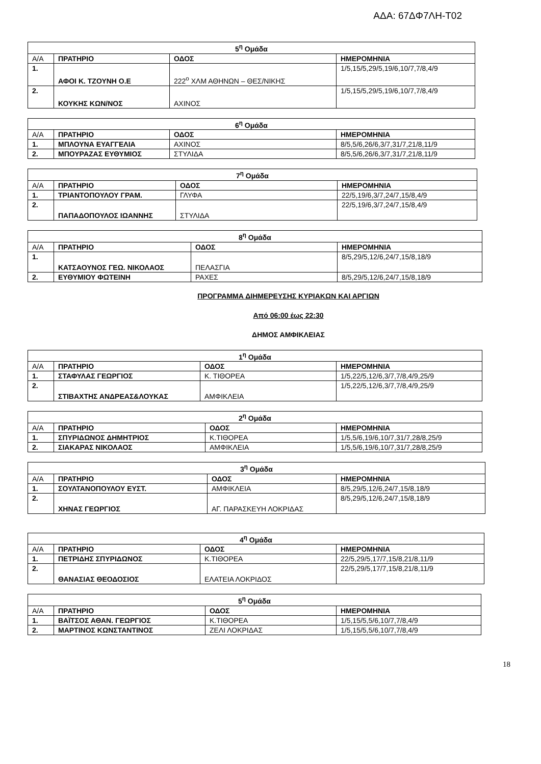ΑΔΑ: 67ΔΦ7ΛΗ-Τ02
| 5<sup>η</sup> Ομάδα | | | |
| --- | --- | --- | --- |
| Α/Α | ΠΡΑΤΗΡΙΟ | ΟΔΟΣ | ΗΜΕΡΟΜΗΝΙΑ |
| 1. | ΑΦΟΙ Κ. ΤΖΟΥΝΗ Ο.Ε | 222<sup>ο</sup> ΧΛΜ ΑΘΗΝΩΝ – ΘΕΣ/ΝΙΚΗΣ | 1/5,15/5,29/5,19/6,10/7,7/8,4/9 |
| 2. | ΚΟΥΚΗΣ ΚΩΝ/ΝΟΣ | ΑΧΙΝΟΣ | 1/5,15/5,29/5,19/6,10/7,7/8,4/9 |
| 6<sup>η</sup> Ομάδα | | | |
| --- | --- | --- | --- |
| Α/Α | ΠΡΑΤΗΡΙΟ | ΟΔΟΣ | ΗΜΕΡΟΜΗΝΙΑ |
| 1. | ΜΠΛΟΥΝΑ ΕΥΑΓΓΕΛΙΑ | ΑΧΙΝΟΣ | 8/5,5/6,26/6,3/7,31/7,21/8,11/9 |
| 2. | ΜΠΟΥΡΑΖΑΣ ΕΥΘΥΜΙΟΣ | ΣΤΥΛΙΔΑ | 8/5,5/6,26/6,3/7,31/7,21/8,11/9 |
| 7<sup>η</sup> Ομάδα | | | |
| --- | --- | --- | --- |
| Α/Α | ΠΡΑΤΗΡΙΟ | ΟΔΟΣ | ΗΜΕΡΟΜΗΝΙΑ |
| 1. | ΤΡΙΑΝΤΟΠΟΥΛΟΥ ΓΡΑΜ. | ΓΛΥΦΑ | 22/5,19/6,3/7,24/7,15/8,4/9 |
| 2. | ΠΑΠΑΔΟΠΟΥΛΟΣ ΙΩΑΝΝΗΣ | ΣΤΥΛΙΔΑ | 22/5,19/6,3/7,24/7,15/8,4/9 |
| 8<sup>η</sup> Ομάδα | | | |
| --- | --- | --- | --- |
| Α/Α | ΠΡΑΤΗΡΙΟ | ΟΔΟΣ | ΗΜΕΡΟΜΗΝΙΑ |
| 1. | ΚΑΤΣΑΟΥΝΟΣ ΓΕΩ. ΝΙΚΟΛΑΟΣ | ΠΕΛΑΣΓΙΑ | 8/5,29/5,12/6,24/7,15/8,18/9 |
| 2. | ΕΥΘΥΜΙΟΥ ΦΩΤΕΙΝΗ | ΡΑΧΕΣ | 8/5,29/5,12/6,24/7,15/8,18/9 |
ΠΡΟΓΡΑΜΜΑ ΔΙΗΜΕΡΕΥΣΗΣ ΚΥΡΙΑΚΩΝ ΚΑΙ ΑΡΓΙΩΝ
Από 06:00 έως 22:30
ΔΗΜΟΣ ΑΜΦΙΚΛΕΙΑΣ
| 1<sup>η</sup> Ομάδα | | | |
| --- | --- | --- | --- |
| Α/Α | ΠΡΑΤΗΡΙΟ | ΟΔΟΣ | ΗΜΕΡΟΜΗΝΙΑ |
| 1. | ΣΤΑΦΥΛΑΣ ΓΕΩΡΓΙΟΣ | Κ. ΤΙΘΟΡΕΑ | 1/5,22/5,12/6,3/7,7/8,4/9,25/9 |
| 2. | ΣΤΙΒΑΧΤΗΣ ΑΝΔΡΕΑΣ&ΛΟΥΚΑΣ | ΑΜΦΙΚΛΕΙΑ | 1/5,22/5,12/6,3/7,7/8,4/9,25/9 |
| 2<sup>η</sup> Ομάδα | | | |
| --- | --- | --- | --- |
| Α/Α | ΠΡΑΤΗΡΙΟ | ΟΔΟΣ | ΗΜΕΡΟΜΗΝΙΑ |
| 1. | ΣΠΥΡΙΔΩΝΟΣ ΔΗΜΗΤΡΙΟΣ | Κ.ΤΙΘΟΡΕΑ | 1/5,5/6,19/6,10/7,31/7,28/8,25/9 |
| 2. | ΣΙΑΚΑΡΑΣ ΝΙΚΟΛΑΟΣ | ΑΜΦΙΚΛΕΙΑ | 1/5,5/6,19/6,10/7,31/7,28/8,25/9 |
| 3<sup>η</sup> Ομάδα | | | |
| --- | --- | --- | --- |
| Α/Α | ΠΡΑΤΗΡΙΟ | ΟΔΟΣ | ΗΜΕΡΟΜΗΝΙΑ |
| 1. | ΣΟΥΛΤΑΝΟΠΟΥΛΟΥ ΕΥΣΤ. | ΑΜΦΙΚΛΕΙΑ | 8/5,29/5,12/6,24/7,15/8,18/9 |
| 2. | ΧΗΝΑΣ ΓΕΩΡΓΙΟΣ | ΑΓ. ΠΑΡΑΣΚΕΥΗ ΛΟΚΡΙΔΑΣ | 8/5,29/5,12/6,24/7,15/8,18/9 |
| 4<sup>η</sup> Ομάδα | | | |
| --- | --- | --- | --- |
| Α/Α | ΠΡΑΤΗΡΙΟ | ΟΔΟΣ | ΗΜΕΡΟΜΗΝΙΑ |
| 1. | ΠΕΤΡΙΔΗΣ ΣΠΥΡΙΔΩΝΟΣ | Κ.ΤΙΘΟΡΕΑ | 22/5,29/5,17/7,15/8,21/8,11/9 |
| 2. | ΘΑΝΑΣΙΑΣ ΘΕΟΔΟΣΙΟΣ | ΕΛΑΤΕΙΑ ΛΟΚΡΙΔΟΣ | 22/5,29/5,17/7,15/8,21/8,11/9 |
| 5<sup>η</sup> Ομάδα | | | |
| --- | --- | --- | --- |
| Α/Α | ΠΡΑΤΗΡΙΟ | ΟΔΟΣ | ΗΜΕΡΟΜΗΝΙΑ |
| 1. | ΒΑΪΤΣΟΣ ΑΘΑΝ. ΓΕΩΡΓΙΟΣ | Κ.ΤΙΘΟΡΕΑ | 1/5,15/5,5/6,10/7,7/8,4/9 |
| 2. | ΜΑΡΤΙΝΟΣ ΚΩΝΣΤΑΝΤΙΝΟΣ | ΖΕΛΙ ΛΟΚΡΙΔΑΣ | 1/5,15/5,5/6,10/7,7/8,4/9 |
18